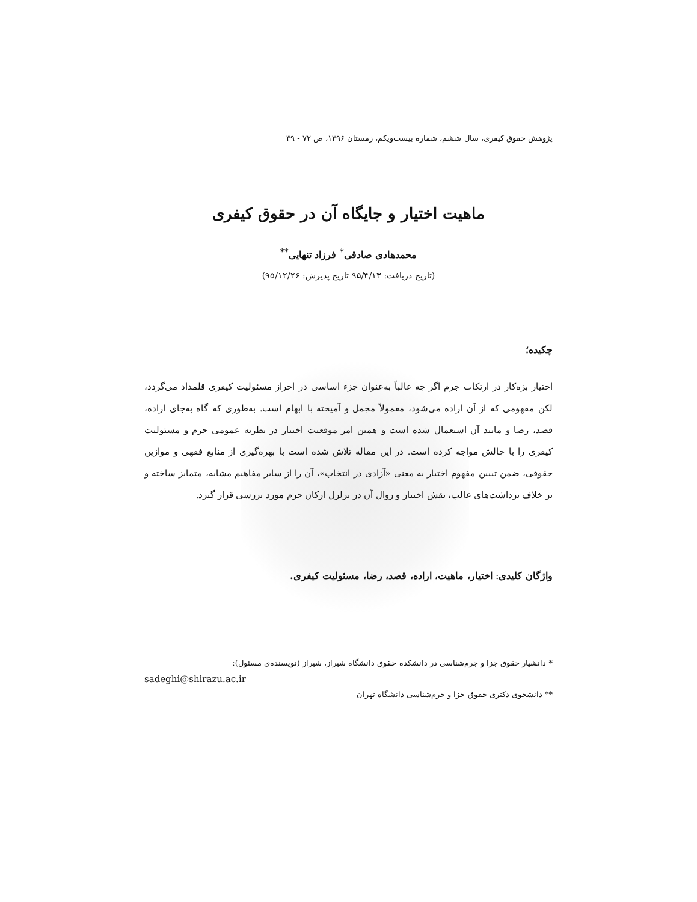پژوهش حقوق کیفری، سال ششم، شماره بیست‌ویکم، زمستان ۱۳۹۶، ص ۷۲ - ۳۹
ماهیت اختیار و جایگاه آن در حقوق کیفری
محمدهادی صادقی<sup>*</sup> فرزاد تنهایی<sup>**</sup>
(تاریخ دریافت: ۹۵/۴/۱۳ تاریخ پذیرش: ۹۵/۱۲/۲۶)
چکیده؛
اختیار بزه‌کار در ارتکاب جرم اگر چه غالباً به‌عنوان جزء اساسی در احراز مسئولیت کیفری قلمداد می‌گردد، لکن مفهومی که از آن اراده می‌شود، معمولاً مجمل و آمیخته با ابهام است. به‌طوری که گاه به‌جای اراده، قصد، رضا و مانند آن استعمال شده است و همین امر موقعیت اختیار در نظریه عمومی جرم و مسئولیت کیفری را با چالش مواجه کرده است. در این مقاله تلاش شده است با بهره‌گیری از منابع فقهی و موازین حقوقی، ضمن تبیین مفهوم اختیار به معنی «آزادی در انتخاب»، آن را از سایر مفاهیم مشابه، متمایز ساخته و بر خلاف برداشت‌های غالب، نقش اختیار و زوال آن در تزلزل ارکان جرم مورد بررسی قرار گیرد.
واژگان کلیدی: اختیار، ماهیت، اراده، قصد، رضا، مسئولیت کیفری.
* دانشیار حقوق جزا و جرم‌شناسی در دانشکده حقوق دانشگاه شیراز، شیراز (نویسنده‌ی مسئول):
sadeghi@shirazu.ac.ir
** دانشجوی دکتری حقوق جزا و جرم‌شناسی دانشگاه تهران